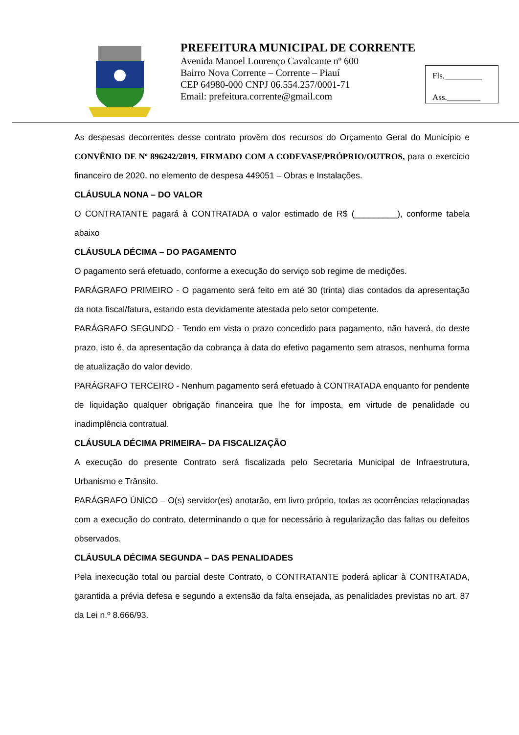PREFEITURA MUNICIPAL DE CORRENTE
Avenida Manoel Lourenço Cavalcante nº 600
Bairro Nova Corrente – Corrente – Piauí
CEP 64980-000 CNPJ 06.554.257/0001-71
Email: prefeitura.corrente@gmail.com
Fls._________
Ass.________
As despesas decorrentes desse contrato provêm dos recursos do Orçamento Geral do Município e CONVÊNIO DE Nº 896242/2019, FIRMADO COM A CODEVASF/PRÓPRIO/OUTROS, para o exercício financeiro de 2020, no elemento de despesa 449051 – Obras e Instalações.
CLÁUSULA NONA – DO VALOR
O CONTRATANTE pagará à CONTRATADA o valor estimado de R$ (_________), conforme tabela abaixo
CLÁUSULA DÉCIMA – DO PAGAMENTO
O pagamento será efetuado, conforme a execução do serviço sob regime de medições.
PARÁGRAFO PRIMEIRO - O pagamento será feito em até 30 (trinta) dias contados da apresentação da nota fiscal/fatura, estando esta devidamente atestada pelo setor competente.
PARÁGRAFO SEGUNDO - Tendo em vista o prazo concedido para pagamento, não haverá, do deste prazo, isto é, da apresentação da cobrança à data do efetivo pagamento sem atrasos, nenhuma forma de atualização do valor devido.
PARÁGRAFO TERCEIRO - Nenhum pagamento será efetuado à CONTRATADA enquanto for pendente de liquidação qualquer obrigação financeira que lhe for imposta, em virtude de penalidade ou inadimplência contratual.
CLÁUSULA DÉCIMA PRIMEIRA– DA FISCALIZAÇÃO
A execução do presente Contrato será fiscalizada pelo Secretaria Municipal de Infraestrutura, Urbanismo e Trânsito.
PARÁGRAFO ÚNICO – O(s) servidor(es) anotarão, em livro próprio, todas as ocorrências relacionadas com a execução do contrato, determinando o que for necessário à regularização das faltas ou defeitos observados.
CLÁUSULA DÉCIMA SEGUNDA – DAS PENALIDADES
Pela inexecução total ou parcial deste Contrato, o CONTRATANTE poderá aplicar à CONTRATADA, garantida a prévia defesa e segundo a extensão da falta ensejada, as penalidades previstas no art. 87 da Lei n.º 8.666/93.